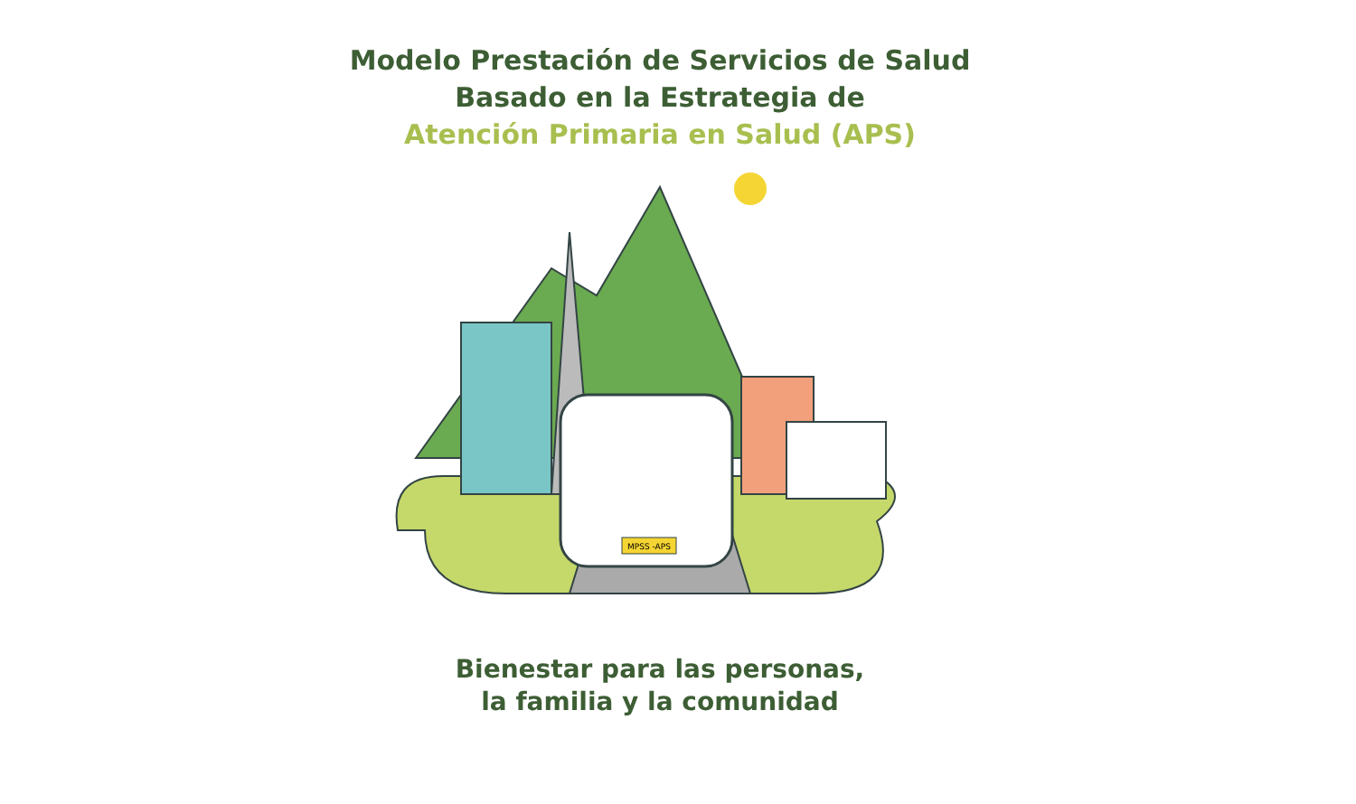Modelo Prestación de Servicios de Salud
Basado en la Estrategia de
Atención Primaria en Salud (APS)
MPSS -APS
Bienestar para las personas,
la familia y la comunidad